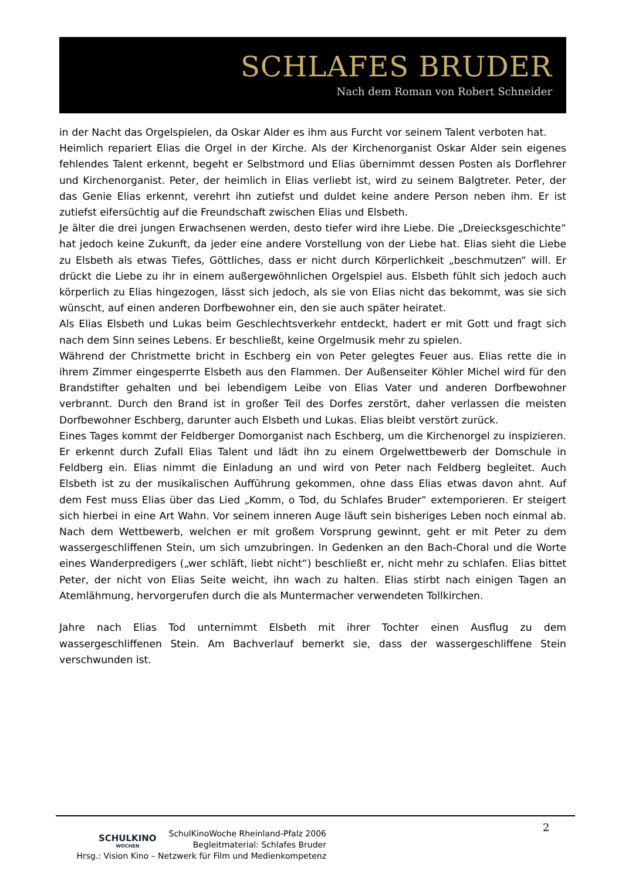SCHLAFES BRUDER
Nach dem Roman von Robert Schneider
in der Nacht das Orgelspielen, da Oskar Alder es ihm aus Furcht vor seinem Talent verboten hat.
Heimlich repariert Elias die Orgel in der Kirche. Als der Kirchenorganist Oskar Alder sein eigenes fehlendes Talent erkennt, begeht er Selbstmord und Elias übernimmt dessen Posten als Dorflehrer und Kirchenorganist. Peter, der heimlich in Elias verliebt ist, wird zu seinem Balgtreter. Peter, der das Genie Elias erkennt, verehrt ihn zutiefst und duldet keine andere Person neben ihm. Er ist zutiefst eifersüchtig auf die Freundschaft zwischen Elias und Elsbeth.
Je älter die drei jungen Erwachsenen werden, desto tiefer wird ihre Liebe. Die „Dreiecksgeschichte“ hat jedoch keine Zukunft, da jeder eine andere Vorstellung von der Liebe hat. Elias sieht die Liebe zu Elsbeth als etwas Tiefes, Göttliches, dass er nicht durch Körperlichkeit „beschmutzen“ will. Er drückt die Liebe zu ihr in einem außergewöhnlichen Orgelspiel aus. Elsbeth fühlt sich jedoch auch körperlich zu Elias hingezogen, lässt sich jedoch, als sie von Elias nicht das bekommt, was sie sich wünscht, auf einen anderen Dorfbewohner ein, den sie auch später heiratet.
Als Elias Elsbeth und Lukas beim Geschlechtsverkehr entdeckt, hadert er mit Gott und fragt sich nach dem Sinn seines Lebens. Er beschließt, keine Orgelmusik mehr zu spielen.
Während der Christmette bricht in Eschberg ein von Peter gelegtes Feuer aus. Elias rette die in ihrem Zimmer eingesperrte Elsbeth aus den Flammen. Der Außenseiter Köhler Michel wird für den Brandstifter gehalten und bei lebendigem Leibe von Elias Vater und anderen Dorfbewohner verbrannt. Durch den Brand ist in großer Teil des Dorfes zerstört, daher verlassen die meisten Dorfbewohner Eschberg, darunter auch Elsbeth und Lukas. Elias bleibt verstört zurück.
Eines Tages kommt der Feldberger Domorganist nach Eschberg, um die Kirchenorgel zu inspizieren. Er erkennt durch Zufall Elias Talent und lädt ihn zu einem Orgelwettbewerb der Domschule in Feldberg ein. Elias nimmt die Einladung an und wird von Peter nach Feldberg begleitet. Auch Elsbeth ist zu der musikalischen Aufführung gekommen, ohne dass Elias etwas davon ahnt. Auf dem Fest muss Elias über das Lied „Komm, o Tod, du Schlafes Bruder“ extemporieren. Er steigert sich hierbei in eine Art Wahn. Vor seinem inneren Auge läuft sein bisheriges Leben noch einmal ab. Nach dem Wettbewerb, welchen er mit großem Vorsprung gewinnt, geht er mit Peter zu dem wassergeschliffenen Stein, um sich umzubringen. In Gedenken an den Bach-Choral und die Worte eines Wanderpredigers („wer schläft, liebt nicht“) beschließt er, nicht mehr zu schlafen. Elias bittet Peter, der nicht von Elias Seite weicht, ihn wach zu halten. Elias stirbt nach einigen Tagen an Atemlähmung, hervorgerufen durch die als Muntermacher verwendeten Tollkirchen.
Jahre nach Elias Tod unternimmt Elsbeth mit ihrer Tochter einen Ausflug zu dem wassergeschliffenen Stein. Am Bachverlauf bemerkt sie, dass der wassergeschliffene Stein verschwunden ist.
2
SCHULKINO
WOCHEN
SchulKinoWoche Rheinland-Pfalz 2006
Begleitmaterial: Schlafes Bruder
Hrsg.: Vision Kino – Netzwerk für Film und Medienkompetenz